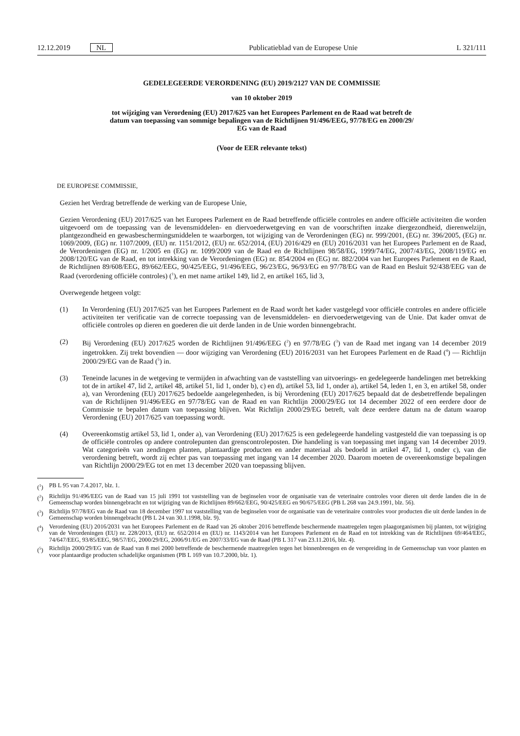12.12.2019 NL
Publicatieblad van de Europese Unie L 321/111
GEDELEGEERDE VERORDENING (EU) 2019/2127 VAN DE COMMISSIE
van 10 oktober 2019
tot wijziging van Verordening (EU) 2017/625 van het Europees Parlement en de Raad wat betreft de
datum van toepassing van sommige bepalingen van de Richtlijnen 91/496/EEG, 97/78/EG en 2000/29/
EG van de Raad
(Voor de EER relevante tekst)
DE EUROPESE COMMISSIE,
Gezien het Verdrag betreffende de werking van de Europese Unie,
Gezien Verordening (EU) 2017/625 van het Europees Parlement en de Raad betreffende officiële controles en andere officiële activiteiten die worden uitgevoerd om de toepassing van de levensmiddelen- en diervoederwetgeving en van de voorschriften inzake diergezondheid, dierenwelzijn, plantgezondheid en gewasbeschermingsmiddelen te waarborgen, tot wijziging van de Verordeningen (EG) nr. 999/2001, (EG) nr. 396/2005, (EG) nr. 1069/2009, (EG) nr. 1107/2009, (EU) nr. 1151/2012, (EU) nr. 652/2014, (EU) 2016/429 en (EU) 2016/2031 van het Europees Parlement en de Raad, de Verordeningen (EG) nr. 1/2005 en (EG) nr. 1099/2009 van de Raad en de Richtlijnen 98/58/EG, 1999/74/EG, 2007/43/EG, 2008/119/EG en 2008/120/EG van de Raad, en tot intrekking van de Verordeningen (EG) nr. 854/2004 en (EG) nr. 882/2004 van het Europees Parlement en de Raad, de Richtlijnen 89/608/EEG, 89/662/EEG, 90/425/EEG, 91/496/EEG, 96/23/EG, 96/93/EG en 97/78/EG van de Raad en Besluit 92/438/EEG van de Raad (verordening officiële controles) (<sup>1</sup>), en met name artikel 149, lid 2, en artikel 165, lid 3,
Overwegende hetgeen volgt:
(1) In Verordening (EU) 2017/625 van het Europees Parlement en de Raad wordt het kader vastgelegd voor officiële controles en andere officiële activiteiten ter verificatie van de correcte toepassing van de levensmiddelen- en diervoederwetgeving van de Unie. Dat kader omvat de officiële controles op dieren en goederen die uit derde landen in de Unie worden binnengebracht.
(2) Bij Verordening (EU) 2017/625 worden de Richtlijnen 91/496/EEG (<sup>2</sup>) en 97/78/EG (<sup>3</sup>) van de Raad met ingang van 14 december 2019 ingetrokken. Zij trekt bovendien — door wijziging van Verordening (EU) 2016/2031 van het Europees Parlement en de Raad (<sup>4</sup>) — Richtlijn 2000/29/EG van de Raad (<sup>5</sup>) in.
(3) Teneinde lacunes in de wetgeving te vermijden in afwachting van de vaststelling van uitvoerings- en gedelegeerde handelingen met betrekking tot de in artikel 47, lid 2, artikel 48, artikel 51, lid 1, onder b), c) en d), artikel 53, lid 1, onder a), artikel 54, leden 1, en 3, en artikel 58, onder a), van Verordening (EU) 2017/625 bedoelde aangelegenheden, is bij Verordening (EU) 2017/625 bepaald dat de desbetreffende bepalingen van de Richtlijnen 91/496/EEG en 97/78/EG van de Raad en van Richtlijn 2000/29/EG tot 14 december 2022 of een eerdere door de Commissie te bepalen datum van toepassing blijven. Wat Richtlijn 2000/29/EG betreft, valt deze eerdere datum na de datum waarop Verordening (EU) 2017/625 van toepassing wordt.
(4) Overeenkomstig artikel 53, lid 1, onder a), van Verordening (EU) 2017/625 is een gedelegeerde handeling vastgesteld die van toepassing is op de officiële controles op andere controlepunten dan grenscontroleposten. Die handeling is van toepassing met ingang van 14 december 2019. Wat categorieën van zendingen planten, plantaardige producten en ander materiaal als bedoeld in artikel 47, lid 1, onder c), van die verordening betreft, wordt zij echter pas van toepassing met ingang van 14 december 2020. Daarom moeten de overeenkomstige bepalingen van Richtlijn 2000/29/EG tot en met 13 december 2020 van toepassing blijven.
(<sup>1</sup>) PB L 95 van 7.4.2017, blz. 1.
(<sup>2</sup>) Richtlijn 91/496/EEG van de Raad van 15 juli 1991 tot vaststelling van de beginselen voor de organisatie van de veterinaire controles voor dieren uit derde landen die in de Gemeenschap worden binnengebracht en tot wijziging van de Richtlijnen 89/662/EEG, 90/425/EEG en 90/675/EEG (PB L 268 van 24.9.1991, blz. 56).
(<sup>3</sup>) Richtlijn 97/78/EG van de Raad van 18 december 1997 tot vaststelling van de beginselen voor de organisatie van de veterinaire controles voor producten die uit derde landen in de Gemeenschap worden binnengebracht (PB L 24 van 30.1.1998, blz. 9).
(<sup>4</sup>) Verordening (EU) 2016/2031 van het Europees Parlement en de Raad van 26 oktober 2016 betreffende beschermende maatregelen tegen plaagorganismen bij planten, tot wijziging van de Verordeningen (EU) nr. 228/2013, (EU) nr. 652/2014 en (EU) nr. 1143/2014 van het Europees Parlement en de Raad en tot intrekking van de Richtlijnen 69/464/EEG, 74/647/EEG, 93/85/EEG, 98/57/EG, 2000/29/EG, 2006/91/EG en 2007/33/EG van de Raad (PB L 317 van 23.11.2016, blz. 4).
(<sup>5</sup>) Richtlijn 2000/29/EG van de Raad van 8 mei 2000 betreffende de beschermende maatregelen tegen het binnenbrengen en de verspreiding in de Gemeenschap van voor planten en voor plantaardige producten schadelijke organismen (PB L 169 van 10.7.2000, blz. 1).